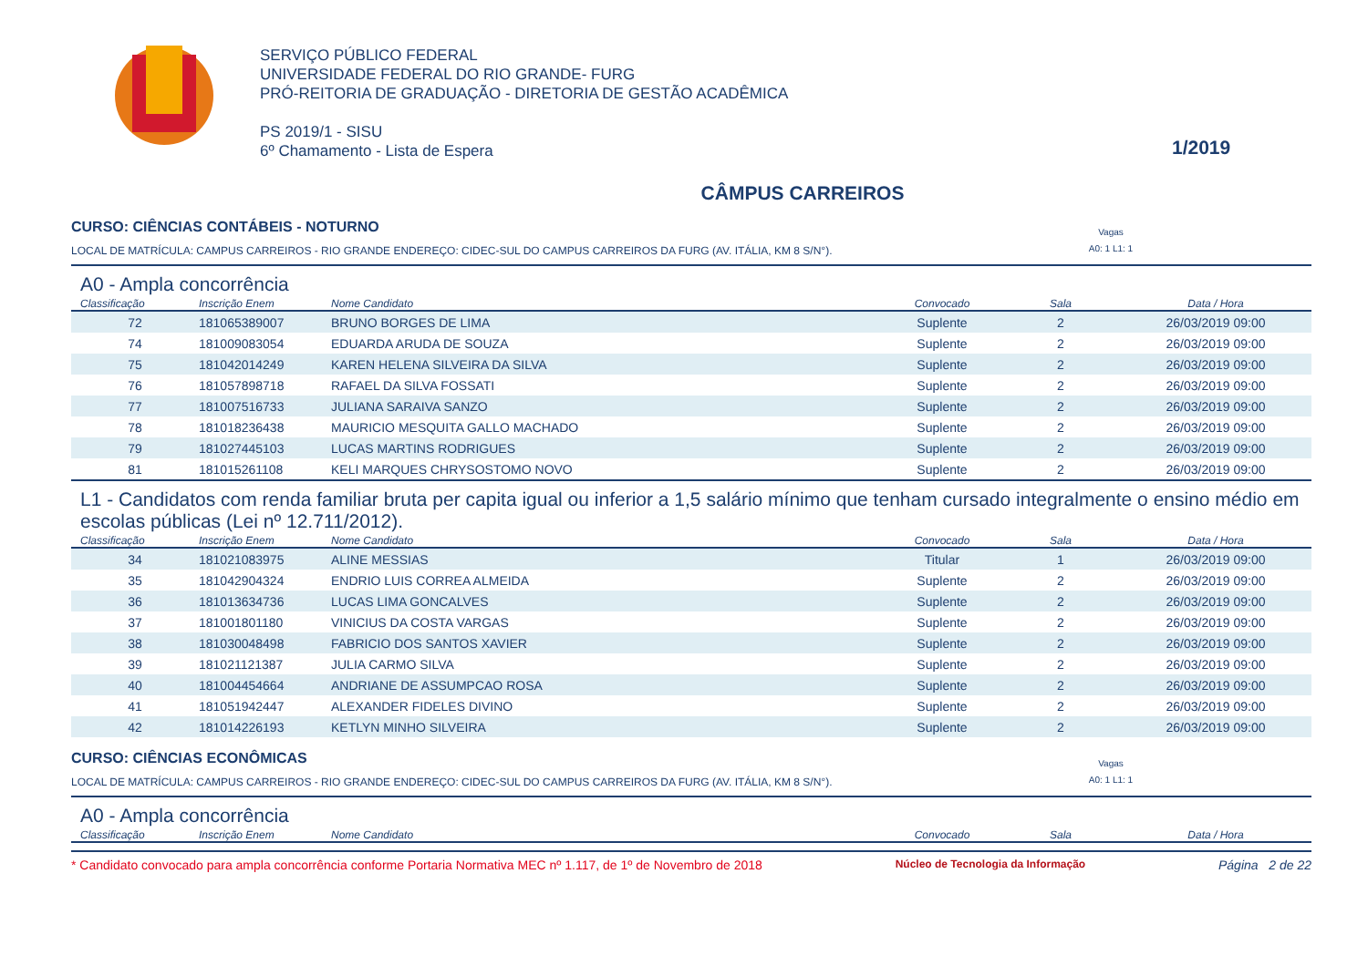SERVIÇO PÚBLICO FEDERAL
UNIVERSIDADE FEDERAL DO RIO GRANDE- FURG
PRÓ-REITORIA DE GRADUAÇÃO - DIRETORIA DE GESTÃO ACADÊMICA
PS 2019/1 - SISU
6º Chamamento - Lista de Espera
1/2019
CÂMPUS CARREIROS
CURSO: CIÊNCIAS CONTÁBEIS - NOTURNO
LOCAL DE MATRÍCULA: CAMPUS CARREIROS - RIO GRANDE ENDEREÇO: CIDEC-SUL DO CAMPUS CARREIROS DA FURG (AV. ITÁLIA, KM 8 S/N°).
Vagas
A0: 1 L1: 1
A0 - Ampla concorrência
| Classificação | Inscrição Enem | Nome Candidato | Convocado | Sala | Data / Hora |
| --- | --- | --- | --- | --- | --- |
| 72 | 181065389007 | BRUNO BORGES DE LIMA | Suplente | 2 | 26/03/2019 09:00 |
| 74 | 181009083054 | EDUARDA ARUDA DE SOUZA | Suplente | 2 | 26/03/2019 09:00 |
| 75 | 181042014249 | KAREN HELENA SILVEIRA DA SILVA | Suplente | 2 | 26/03/2019 09:00 |
| 76 | 181057898718 | RAFAEL DA SILVA FOSSATI | Suplente | 2 | 26/03/2019 09:00 |
| 77 | 181007516733 | JULIANA SARAIVA SANZO | Suplente | 2 | 26/03/2019 09:00 |
| 78 | 181018236438 | MAURICIO MESQUITA GALLO MACHADO | Suplente | 2 | 26/03/2019 09:00 |
| 79 | 181027445103 | LUCAS MARTINS RODRIGUES | Suplente | 2 | 26/03/2019 09:00 |
| 81 | 181015261108 | KELI MARQUES CHRYSOSTOMO NOVO | Suplente | 2 | 26/03/2019 09:00 |
L1 - Candidatos com renda familiar bruta per capita igual ou inferior a 1,5 salário mínimo que tenham cursado integralmente o ensino médio em escolas públicas (Lei nº 12.711/2012).
| Classificação | Inscrição Enem | Nome Candidato | Convocado | Sala | Data / Hora |
| --- | --- | --- | --- | --- | --- |
| 34 | 181021083975 | ALINE MESSIAS | Titular | 1 | 26/03/2019 09:00 |
| 35 | 181042904324 | ENDRIO LUIS CORREA ALMEIDA | Suplente | 2 | 26/03/2019 09:00 |
| 36 | 181013634736 | LUCAS LIMA GONCALVES | Suplente | 2 | 26/03/2019 09:00 |
| 37 | 181001801180 | VINICIUS DA COSTA VARGAS | Suplente | 2 | 26/03/2019 09:00 |
| 38 | 181030048498 | FABRICIO DOS SANTOS XAVIER | Suplente | 2 | 26/03/2019 09:00 |
| 39 | 181021121387 | JULIA CARMO SILVA | Suplente | 2 | 26/03/2019 09:00 |
| 40 | 181004454664 | ANDRIANE DE ASSUMPCAO ROSA | Suplente | 2 | 26/03/2019 09:00 |
| 41 | 181051942447 | ALEXANDER FIDELES DIVINO | Suplente | 2 | 26/03/2019 09:00 |
| 42 | 181014226193 | KETLYN MINHO SILVEIRA | Suplente | 2 | 26/03/2019 09:00 |
CURSO: CIÊNCIAS ECONÔMICAS
LOCAL DE MATRÍCULA: CAMPUS CARREIROS - RIO GRANDE ENDEREÇO: CIDEC-SUL DO CAMPUS CARREIROS DA FURG (AV. ITÁLIA, KM 8 S/N°).
Vagas
A0: 1 L1: 1
A0 - Ampla concorrência
| Classificação | Inscrição Enem | Nome Candidato | Convocado | Sala | Data / Hora |
| --- | --- | --- | --- | --- | --- |
* Candidato convocado para ampla concorrência conforme Portaria Normativa MEC nº 1.117, de 1º de Novembro de 2018 Núcleo de Tecnologia da Informação Página 2 de 22